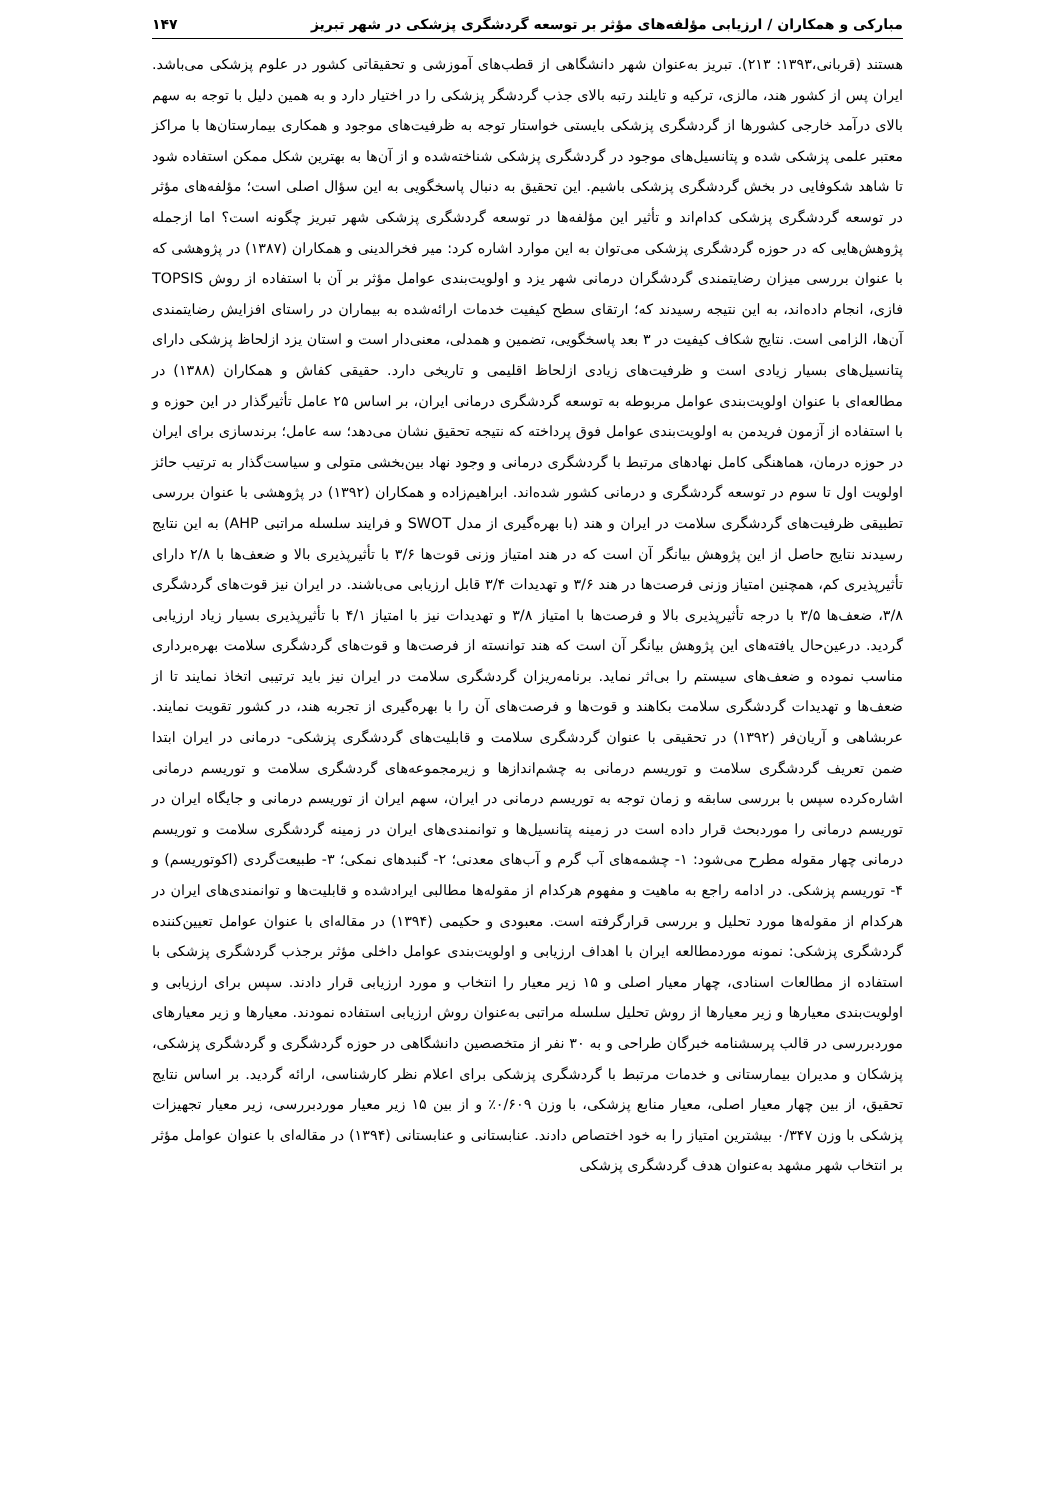مبارکی و همکاران / ارزیابی مؤلفه‌های مؤثر بر توسعه گردشگری پزشکی در شهر تبریز ۱۴۷
هستند (قربانی،۱۳۹۳: ۲۱۳). تبریز به‌عنوان شهر دانشگاهی از قطب‌های آموزشی و تحقیقاتی کشور در علوم پزشکی می‌باشد. ایران پس از کشور هند، مالزی، ترکیه و تایلند رتبه بالای جذب گردشگر پزشکی را در اختیار دارد و به همین دلیل با توجه به سهم بالای درآمد خارجی کشورها از گردشگری پزشکی بایستی خواستار توجه به ظرفیت‌های موجود و همکاری بیمارستان‌ها با مراکز معتبر علمی پزشکی شده و پتانسیل‌های موجود در گردشگری پزشکی شناخته‌شده و از آن‌ها به بهترین شکل ممکن استفاده شود تا شاهد شکوفایی در بخش گردشگری پزشکی باشیم. این تحقیق به دنبال پاسخگویی به این سؤال اصلی است؛ مؤلفه‌های مؤثر در توسعه گردشگری پزشکی کدام‌اند و تأثیر این مؤلفه‌ها در توسعه گردشگری پزشکی شهر تبریز چگونه است؟ اما ازجمله پژوهش‌هایی که در حوزه گردشگری پزشکی می‌توان به این موارد اشاره کرد: میر فخرالدینی و همکاران (۱۳۸۷) در پژوهشی که با عنوان بررسی میزان رضایتمندی گردشگران درمانی شهر یزد و اولویت‌بندی عوامل مؤثر بر آن با استفاده از روش TOPSIS فازی، انجام داده‌اند، به این نتیجه رسیدند که؛ ارتقای سطح کیفیت خدمات ارائه‌شده به بیماران در راستای افزایش رضایتمندی آن‌ها، الزامی است. نتایج شکاف کیفیت در ۳ بعد پاسخگویی، تضمین و همدلی، معنی‌دار است و استان یزد ازلحاظ پزشکی دارای پتانسیل‌های بسیار زیادی است و ظرفیت‌های زیادی ازلحاظ اقلیمی و تاریخی دارد. حقیقی کفاش و همکاران (۱۳۸۸) در مطالعه‌ای با عنوان اولویت‌بندی عوامل مربوطه به توسعه گردشگری درمانی ایران، بر اساس ۲۵ عامل تأثیرگذار در این حوزه و با استفاده از آزمون فریدمن به اولویت‌بندی عوامل فوق پرداخته که نتیجه تحقیق نشان می‌دهد؛ سه عامل؛ برندسازی برای ایران در حوزه درمان، هماهنگی کامل نهادهای مرتبط با گردشگری درمانی و وجود نهاد بین‌بخشی متولی و سیاست‌گذار به ترتیب حائز اولویت اول تا سوم در توسعه گردشگری و درمانی کشور شده‌اند. ابراهیم‌زاده و همکاران (۱۳۹۲) در پژوهشی با عنوان بررسی تطبیقی ظرفیت‌های گردشگری سلامت در ایران و هند (با بهره‌گیری از مدل SWOT و فرایند سلسله مراتبی AHP) به این نتایج رسیدند نتایج حاصل از این پژوهش بیانگر آن است که در هند امتیاز وزنی قوت‌ها ۳/۶ با تأثیرپذیری بالا و ضعف‌ها با ۲/۸ دارای تأثیرپذیری کم، همچنین امتیاز وزنی فرصت‌ها در هند ۳/۶ و تهدیدات ۳/۴ قابل ارزیابی می‌باشند. در ایران نیز قوت‌های گردشگری ۳/۸، ضعف‌ها ۳/۵ با درجه تأثیرپذیری بالا و فرصت‌ها با امتیاز ۳/۸ و تهدیدات نیز با امتیاز ۴/۱ با تأثیرپذیری بسیار زیاد ارزیابی گردید. درعین‌حال یافته‌های این پژوهش بیانگر آن است که هند توانسته از فرصت‌ها و قوت‌های گردشگری سلامت بهره‌برداری مناسب نموده و ضعف‌های سیستم را بی‌اثر نماید. برنامه‌ریزان گردشگری سلامت در ایران نیز باید ترتیبی اتخاذ نمایند تا از ضعف‌ها و تهدیدات گردشگری سلامت بکاهند و قوت‌ها و فرصت‌های آن را با بهره‌گیری از تجربه هند، در کشور تقویت نمایند. عربشاهی و آریان‌فر (۱۳۹۲) در تحقیقی با عنوان گردشگری سلامت و قابلیت‌های گردشگری پزشکی- درمانی در ایران ابتدا ضمن تعریف گردشگری سلامت و توریسم درمانی به چشم‌اندازها و زیرمجموعه‌های گردشگری سلامت و توریسم درمانی اشاره‌کرده سپس با بررسی سابقه و زمان توجه به توریسم درمانی در ایران، سهم ایران از توریسم درمانی و جایگاه ایران در توریسم درمانی را موردبحث قرار داده است در زمینه پتانسیل‌ها و توانمندی‌های ایران در زمینه گردشگری سلامت و توریسم درمانی چهار مقوله مطرح می‌شود: ۱- چشمه‌های آب گرم و آب‌های معدنی؛ ۲- گنبدهای نمکی؛ ۳- طبیعت‌گردی (اکوتوریسم) و ۴- توریسم پزشکی. در ادامه راجع به ماهیت و مفهوم هرکدام از مقوله‌ها مطالبی ایرادشده و قابلیت‌ها و توانمندی‌های ایران در هرکدام از مقوله‌ها مورد تحلیل و بررسی قرارگرفته است. معبودی و حکیمی (۱۳۹۴) در مقاله‌ای با عنوان عوامل تعیین‌کننده گردشگری پزشکی: نمونه موردمطالعه ایران با اهداف ارزیابی و اولویت‌بندی عوامل داخلی مؤثر برجذب گردشگری پزشکی با استفاده از مطالعات اسنادی، چهار معیار اصلی و ۱۵ زیر معیار را انتخاب و مورد ارزیابی قرار دادند. سپس برای ارزیابی و اولویت‌بندی معیارها و زیر معیارها از روش تحلیل سلسله مراتبی به‌عنوان روش ارزیابی استفاده نمودند. معیارها و زیر معیارهای موردبررسی در قالب پرسشنامه خبرگان طراحی و به ۳۰ نفر از متخصصین دانشگاهی در حوزه گردشگری و گردشگری پزشکی، پزشکان و مدیران بیمارستانی و خدمات مرتبط با گردشگری پزشکی برای اعلام نظر کارشناسی، ارائه گردید. بر اساس نتایج تحقیق، از بین چهار معیار اصلی، معیار منابع پزشکی، با وزن ۰/۶۰۹٪ و از بین ۱۵ زیر معیار موردبررسی، زیر معیار تجهیزات پزشکی با وزن ۰/۳۴۷ بیشترین امتیاز را به خود اختصاص دادند. عنابستانی و عنابستانی (۱۳۹۴) در مقاله‌ای با عنوان عوامل مؤثر بر انتخاب شهر مشهد به‌عنوان هدف گردشگری پزشکی